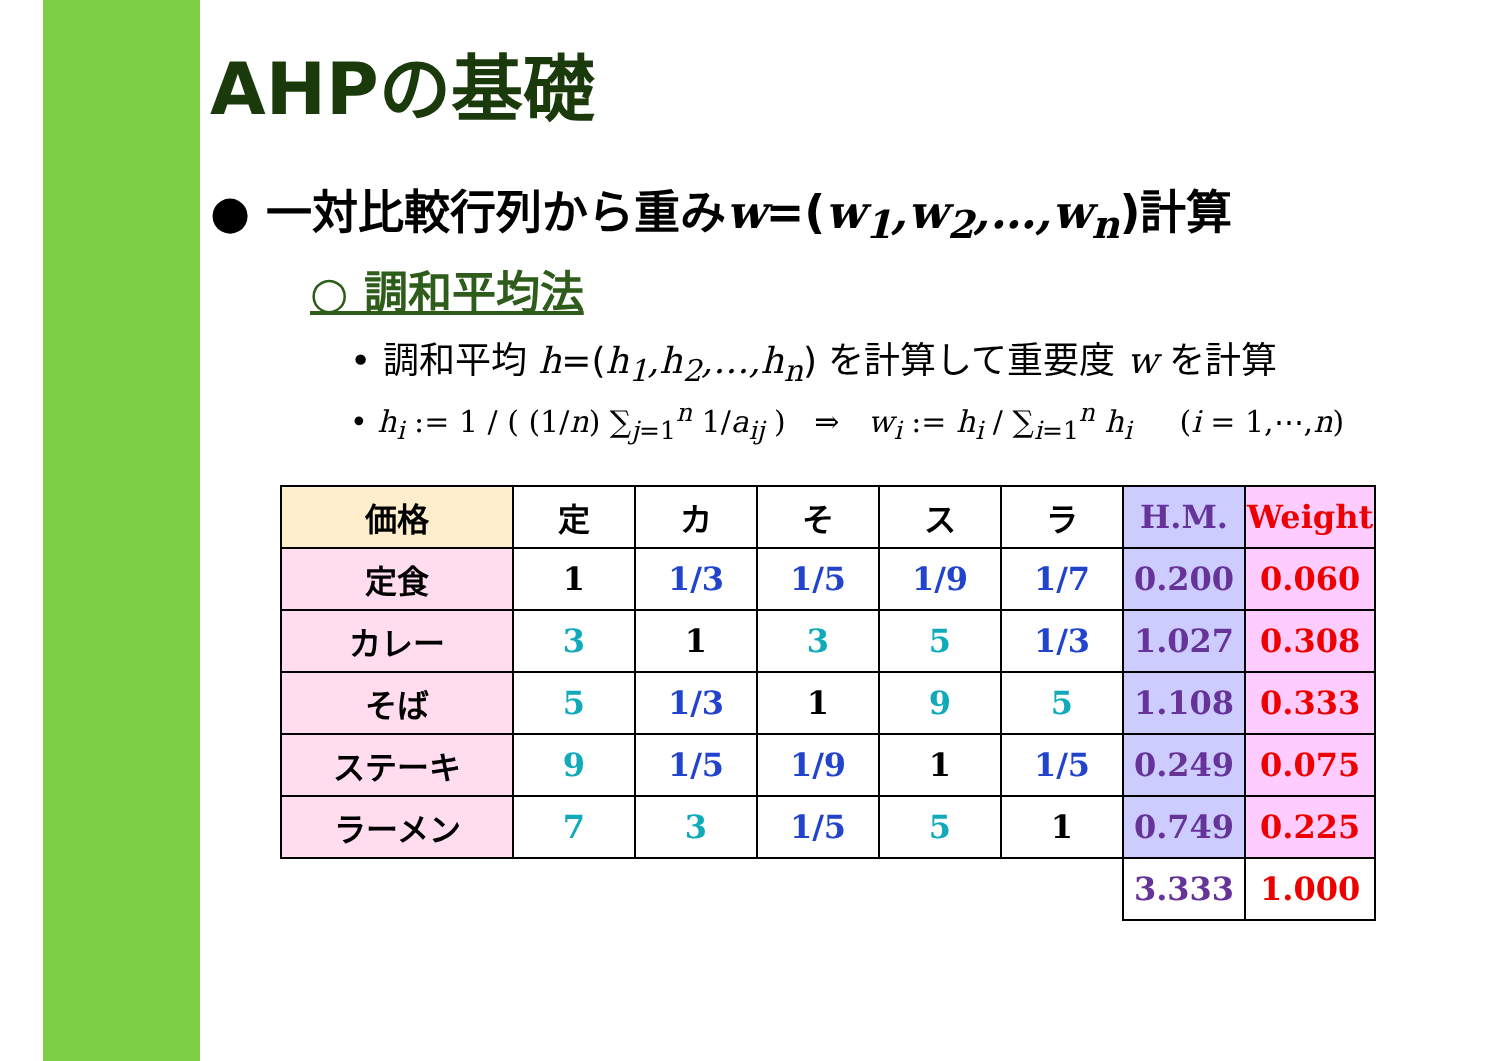AHPの基礎
● 一対比較行列から重みw=(w<sub>1</sub>,w<sub>2</sub>,…,w<sub>n</sub>)計算
○ 調和平均法
• 調和平均 h=(h<sub>1</sub>,h<sub>2</sub>,…,h<sub>n</sub>) を計算して重要度 w を計算
• h<sub>i</sub> := 1 / ( (1/n) ∑<sub>j=1</sub><sup>n</sup> 1/a<sub>ij</sub> ) ⇒ w<sub>i</sub> := h<sub>i</sub> / ∑<sub>i=1</sub><sup>n</sup> h<sub>i</sub> (i = 1,⋯,n)
| 価格 | 定 | カ | そ | ス | ラ | H.M. | Weight |
| --- | --- | --- | --- | --- | --- | --- | --- |
| 定食 | 1 | 1/3 | 1/5 | 1/9 | 1/7 | 0.200 | 0.060 |
| カレー | 3 | 1 | 3 | 5 | 1/3 | 1.027 | 0.308 |
| そば | 5 | 1/3 | 1 | 9 | 5 | 1.108 | 0.333 |
| ステーキ | 9 | 1/5 | 1/9 | 1 | 1/5 | 0.249 | 0.075 |
| ラーメン | 7 | 3 | 1/5 | 5 | 1 | 0.749 | 0.225 |
| | | | | | | 3.333 | 1.000 |